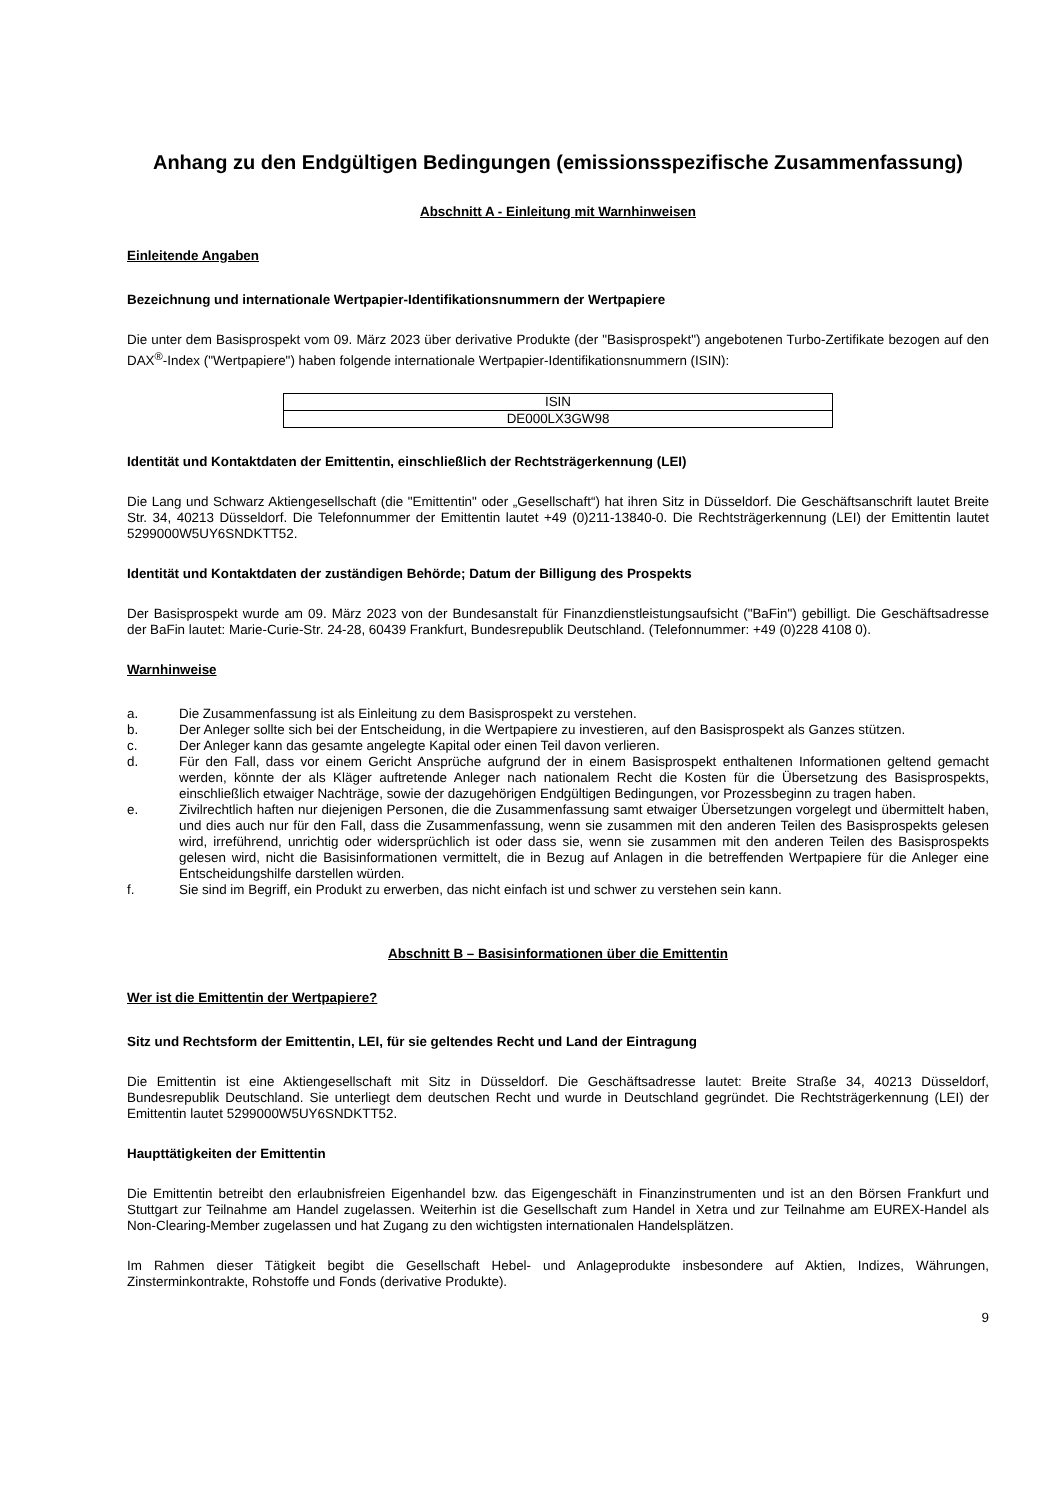Anhang zu den Endgültigen Bedingungen (emissionsspezifische Zusammenfassung)
Abschnitt A - Einleitung mit Warnhinweisen
Einleitende Angaben
Bezeichnung und internationale Wertpapier-Identifikationsnummern der Wertpapiere
Die unter dem Basisprospekt vom 09. März 2023 über derivative Produkte (der "Basisprospekt") angebotenen Turbo-Zertifikate bezogen auf den DAX<sup>®</sup>-Index ("Wertpapiere") haben folgende internationale Wertpapier-Identifikationsnummern (ISIN):
| ISIN |
| DE000LX3GW98 |
Identität und Kontaktdaten der Emittentin, einschließlich der Rechtsträgerkennung (LEI)
Die Lang und Schwarz Aktiengesellschaft (die "Emittentin" oder „Gesellschaft“) hat ihren Sitz in Düsseldorf. Die Geschäftsanschrift lautet Breite Str. 34, 40213 Düsseldorf. Die Telefonnummer der Emittentin lautet +49 (0)211-13840-0. Die Rechtsträgerkennung (LEI) der Emittentin lautet 5299000W5UY6SNDKTT52.
Identität und Kontaktdaten der zuständigen Behörde; Datum der Billigung des Prospekts
Der Basisprospekt wurde am 09. März 2023 von der Bundesanstalt für Finanzdienstleistungsaufsicht ("BaFin") gebilligt. Die Geschäftsadresse der BaFin lautet: Marie-Curie-Str. 24-28, 60439 Frankfurt, Bundesrepublik Deutschland. (Telefonnummer: +49 (0)228 4108 0).
Warnhinweise
a. Die Zusammenfassung ist als Einleitung zu dem Basisprospekt zu verstehen.
b. Der Anleger sollte sich bei der Entscheidung, in die Wertpapiere zu investieren, auf den Basisprospekt als Ganzes stützen.
c. Der Anleger kann das gesamte angelegte Kapital oder einen Teil davon verlieren.
d. Für den Fall, dass vor einem Gericht Ansprüche aufgrund der in einem Basisprospekt enthaltenen Informationen geltend gemacht werden, könnte der als Kläger auftretende Anleger nach nationalem Recht die Kosten für die Übersetzung des Basisprospekts, einschließlich etwaiger Nachträge, sowie der dazugehörigen Endgültigen Bedingungen, vor Prozessbeginn zu tragen haben.
e. Zivilrechtlich haften nur diejenigen Personen, die die Zusammenfassung samt etwaiger Übersetzungen vorgelegt und übermittelt haben, und dies auch nur für den Fall, dass die Zusammenfassung, wenn sie zusammen mit den anderen Teilen des Basisprospekts gelesen wird, irreführend, unrichtig oder widersprüchlich ist oder dass sie, wenn sie zusammen mit den anderen Teilen des Basisprospekts gelesen wird, nicht die Basisinformationen vermittelt, die in Bezug auf Anlagen in die betreffenden Wertpapiere für die Anleger eine Entscheidungshilfe darstellen würden.
f. Sie sind im Begriff, ein Produkt zu erwerben, das nicht einfach ist und schwer zu verstehen sein kann.
Abschnitt B – Basisinformationen über die Emittentin
Wer ist die Emittentin der Wertpapiere?
Sitz und Rechtsform der Emittentin, LEI, für sie geltendes Recht und Land der Eintragung
Die Emittentin ist eine Aktiengesellschaft mit Sitz in Düsseldorf. Die Geschäftsadresse lautet: Breite Straße 34, 40213 Düsseldorf, Bundesrepublik Deutschland. Sie unterliegt dem deutschen Recht und wurde in Deutschland gegründet. Die Rechtsträgerkennung (LEI) der Emittentin lautet 5299000W5UY6SNDKTT52.
Haupttätigkeiten der Emittentin
Die Emittentin betreibt den erlaubnisfreien Eigenhandel bzw. das Eigengeschäft in Finanzinstrumenten und ist an den Börsen Frankfurt und Stuttgart zur Teilnahme am Handel zugelassen. Weiterhin ist die Gesellschaft zum Handel in Xetra und zur Teilnahme am EUREX-Handel als Non-Clearing-Member zugelassen und hat Zugang zu den wichtigsten internationalen Handelsplätzen.
Im Rahmen dieser Tätigkeit begibt die Gesellschaft Hebel- und Anlageprodukte insbesondere auf Aktien, Indizes, Währungen, Zinsterminkontrakte, Rohstoffe und Fonds (derivative Produkte).
9